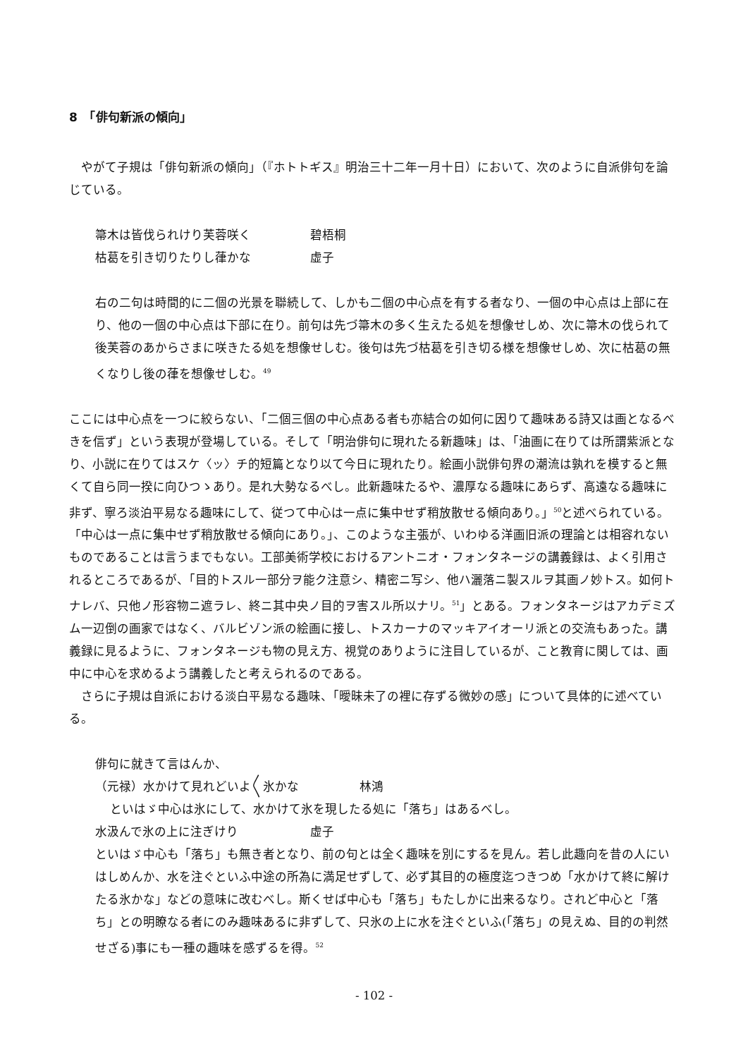8　「俳句新派の傾向」
やがて子規は「俳句新派の傾向」（『ホトトギス』明治三十二年一月十日）において、次のように自派俳句を論じている。
箒木は皆伐られけり芙蓉咲く 碧梧桐
枯葛を引き切りたりし葎かな 虚子
右の二句は時間的に二個の光景を聯続して、しかも二個の中心点を有する者なり、一個の中心点は上部に在り、他の一個の中心点は下部に在り。前句は先づ箒木の多く生えたる処を想像せしめ、次に箒木の伐られて後芙蓉のあからさまに咲きたる処を想像せしむ。後句は先づ枯葛を引き切る様を想像せしめ、次に枯葛の無くなりし後の葎を想像せしむ。<sup>49</sup>
ここには中心点を一つに絞らない、「二個三個の中心点ある者も亦結合の如何に因りて趣味ある詩又は画となるべきを信ず」という表現が登場している。そして「明治俳句に現れたる新趣味」は、「油画に在りては所謂紫派となり、小説に在りてはスケ〈ッ〉チ的短篇となり以て今日に現れたり。絵画小説俳句界の潮流は孰れを模すると無くて自ら同一揆に向ひつゝあり。是れ大勢なるべし。此新趣味たるや、濃厚なる趣味にあらず、高遠なる趣味に非ず、寧ろ淡泊平易なる趣味にして、従つて中心は一点に集中せず稍放散せる傾向あり。」<sup>50</sup>と述べられている。「中心は一点に集中せず稍放散せる傾向にあり。」、このような主張が、いわゆる洋画旧派の理論とは相容れないものであることは言うまでもない。工部美術学校におけるアントニオ・フォンタネージの講義録は、よく引用されるところであるが、「目的トスル一部分ヲ能ク注意シ、精密ニ写シ、他ハ灑落ニ製スルヲ其画ノ妙トス。如何トナレバ、只他ノ形容物ニ遮ラレ、終ニ其中央ノ目的ヲ害スル所以ナリ。<sup>51</sup>」とある。フォンタネージはアカデミズム一辺倒の画家ではなく、バルビゾン派の絵画に接し、トスカーナのマッキアイオーリ派との交流もあった。講義録に見るように、フォンタネージも物の見え方、視覚のありように注目しているが、こと教育に関しては、画中に中心を求めるよう講義したと考えられるのである。
さらに子規は自派における淡白平易なる趣味、「曖昧未了の裡に存ずる微妙の感」について具体的に述べている。
俳句に就きて言はんか、
（元禄）水かけて見れどいよ〱氷かな 林鴻
といはゞ中心は氷にして、水かけて氷を現したる処に「落ち」はあるべし。
水汲んで氷の上に注ぎけり 虚子
といはゞ中心も「落ち」も無き者となり、前の句とは全く趣味を別にするを見ん。若し此趣向を昔の人にいはしめんか、水を注ぐといふ中途の所為に満足せずして、必ず其目的の極度迄つきつめ「水かけて終に解けたる氷かな」などの意味に改むべし。斯くせば中心も「落ち」もたしかに出来るなり。されど中心と「落ち」との明瞭なる者にのみ趣味あるに非ずして、只氷の上に水を注ぐといふ(「落ち」の見えぬ、目的の判然せざる)事にも一種の趣味を感ずるを得。<sup>52</sup>
- 102 -